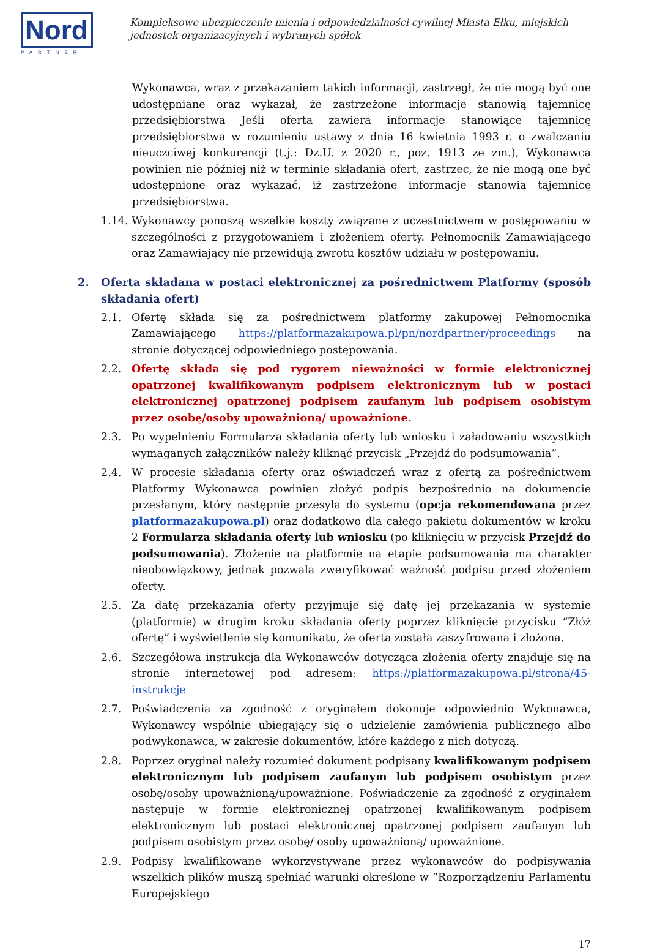Nord
PARTNER
Kompleksowe ubezpieczenie mienia i odpowiedzialności cywilnej Miasta Ełku, miejskich jednostek organizacyjnych i wybranych spółek
Wykonawca, wraz z przekazaniem takich informacji, zastrzegł, że nie mogą być one udostępniane oraz wykazał, że zastrzeżone informacje stanowią tajemnicę przedsiębiorstwa Jeśli oferta zawiera informacje stanowiące tajemnicę przedsiębiorstwa w rozumieniu ustawy z dnia 16 kwietnia 1993 r. o zwalczaniu nieuczciwej konkurencji (t.j.: Dz.U. z 2020 r., poz. 1913 ze zm.), Wykonawca powinien nie później niż w terminie składania ofert, zastrzec, że nie mogą one być udostępnione oraz wykazać, iż zastrzeżone informacje stanowią tajemnicę przedsiębiorstwa.
1.14.
Wykonawcy ponoszą wszelkie koszty związane z uczestnictwem w postępowaniu w szczególności z przygotowaniem i złożeniem oferty. Pełnomocnik Zamawiającego oraz Zamawiający nie przewidują zwrotu kosztów udziału w postępowaniu.
2. Oferta składana w postaci elektronicznej za pośrednictwem Platformy (sposób składania ofert)
2.1. Ofertę składa się za pośrednictwem platformy zakupowej Pełnomocnika Zamawiającego https://platformazakupowa.pl/pn/nordpartner/proceedings na stronie dotyczącej odpowiedniego postępowania.
2.2. Ofertę składa się pod rygorem nieważności w formie elektronicznej opatrzonej kwalifikowanym podpisem elektronicznym lub w postaci elektronicznej opatrzonej podpisem zaufanym lub podpisem osobistym przez osobę/osoby upoważnioną/ upoważnione.
2.3. Po wypełnieniu Formularza składania oferty lub wniosku i załadowaniu wszystkich wymaganych załączników należy kliknąć przycisk „Przejdź do podsumowania”.
2.4. W procesie składania oferty oraz oświadczeń wraz z ofertą za pośrednictwem Platformy Wykonawca powinien złożyć podpis bezpośrednio na dokumencie przesłanym, który następnie przesyła do systemu (opcja rekomendowana przez platformazakupowa.pl) oraz dodatkowo dla całego pakietu dokumentów w kroku 2 Formularza składania oferty lub wniosku (po kliknięciu w przycisk Przejdź do podsumowania). Złożenie na platformie na etapie podsumowania ma charakter nieobowiązkowy, jednak pozwala zweryfikować ważność podpisu przed złożeniem oferty.
2.5. Za datę przekazania oferty przyjmuje się datę jej przekazania w systemie (platformie) w drugim kroku składania oferty poprzez kliknięcie przycisku “Złóż ofertę” i wyświetlenie się komunikatu, że oferta została zaszyfrowana i złożona.
2.6. Szczegółowa instrukcja dla Wykonawców dotycząca złożenia oferty znajduje się na stronie internetowej pod adresem: https://platformazakupowa.pl/strona/45-instrukcje
2.7. Poświadczenia za zgodność z oryginałem dokonuje odpowiednio Wykonawca, Wykonawcy wspólnie ubiegający się o udzielenie zamówienia publicznego albo podwykonawca, w zakresie dokumentów, które każdego z nich dotyczą.
2.8. Poprzez oryginał należy rozumieć dokument podpisany kwalifikowanym podpisem elektronicznym lub podpisem zaufanym lub podpisem osobistym przez osobę/osoby upoważnioną/upoważnione. Poświadczenie za zgodność z oryginałem następuje w formie elektronicznej opatrzonej kwalifikowanym podpisem elektronicznym lub postaci elektronicznej opatrzonej podpisem zaufanym lub podpisem osobistym przez osobę/ osoby upoważnioną/ upoważnione.
2.9. Podpisy kwalifikowane wykorzystywane przez wykonawców do podpisywania wszelkich plików muszą spełniać warunki określone w “Rozporządzeniu Parlamentu Europejskiego
17